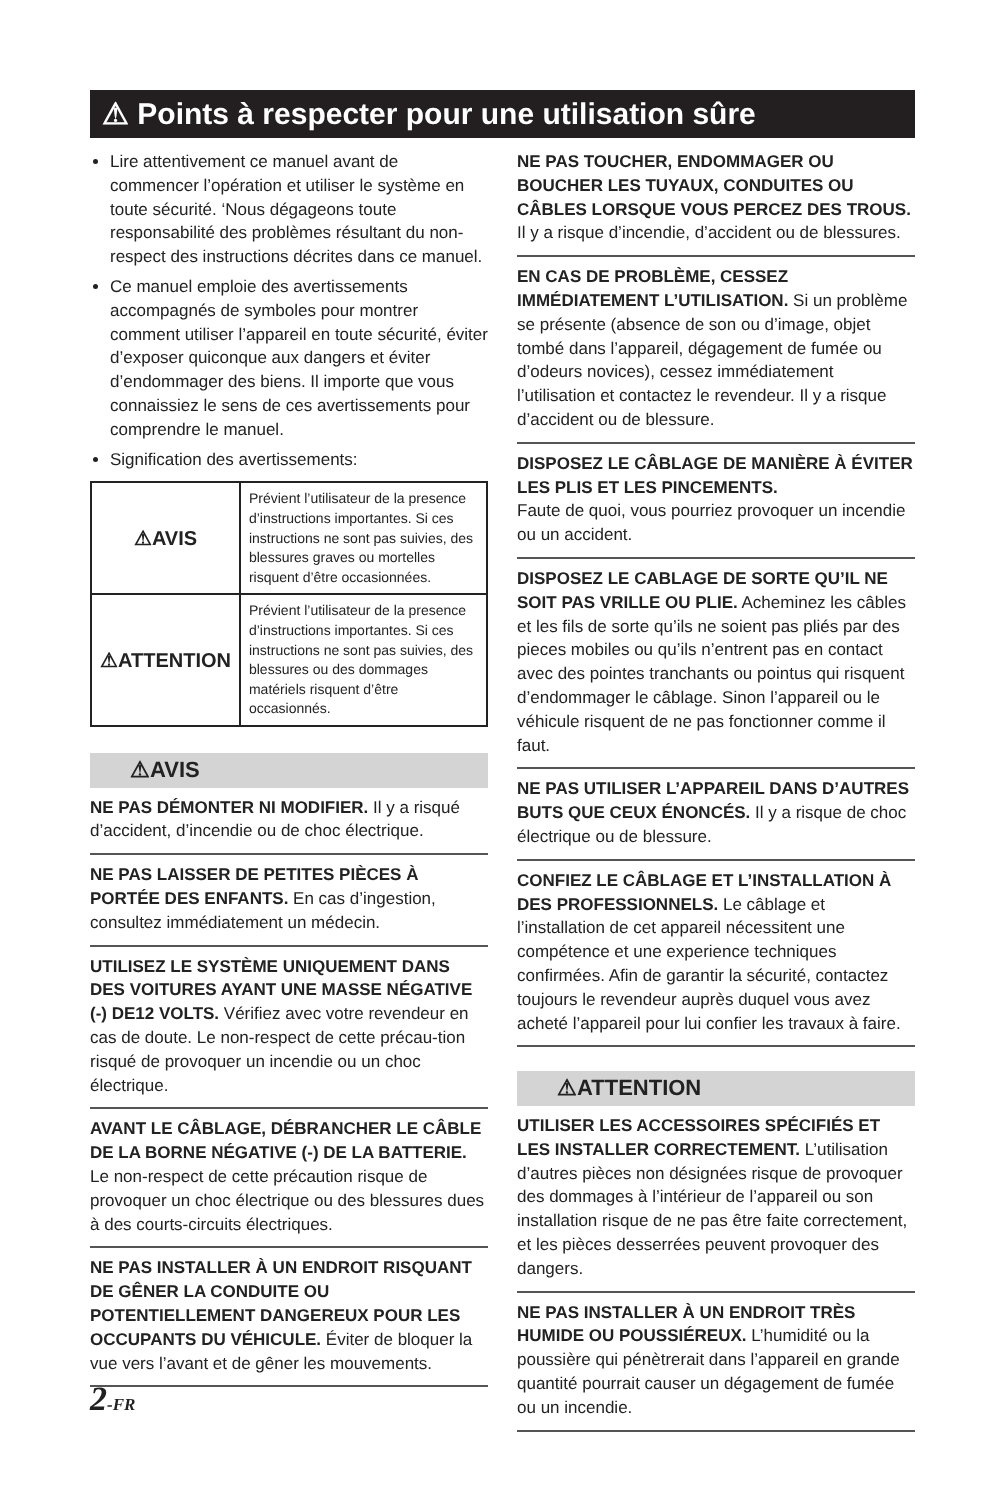⚠ Points à respecter pour une utilisation sûre
Lire attentivement ce manuel avant de commencer l’opération et utiliser le système en toute sécurité. ‘Nous dégageons toute responsabilité des problèmes résultant du non-respect des instructions décrites dans ce manuel.
Ce manuel emploie des avertissements accompagnés de symboles pour montrer comment utiliser l’appareil en toute sécurité, éviter d’exposer quiconque aux dangers et éviter d’endommager des biens. Il importe que vous connaissiez le sens de ces avertissements pour comprendre le manuel.
Signification des avertissements:
| ⚠AVIS | Prévient l’utilisateur de la presence d’instructions importantes. Si ces instructions ne sont pas suivies, des blessures graves ou mortelles risquent d’être occasionnées. |
| ⚠ATTENTION | Prévient l’utilisateur de la presence d’instructions importantes. Si ces instructions ne sont pas suivies, des blessures ou des dommages matériels risquent d’être occasionnés. |
⚠AVIS
NE PAS DÉMONTER NI MODIFIER. Il y a risqué d’accident, d’incendie ou de choc électrique.
NE PAS LAISSER DE PETITES PIÈCES À PORTÉE DES ENFANTS. En cas d’ingestion, consultez immédiatement un médecin.
UTILISEZ LE SYSTÈME UNIQUEMENT DANS DES VOITURES AYANT UNE MASSE NÉGATIVE (-) DE12 VOLTS. Vérifiez avec votre revendeur en cas de doute. Le non-respect de cette précau-tion risqué de provoquer un incendie ou un choc électrique.
AVANT LE CÂBLAGE, DÉBRANCHER LE CÂBLE DE LA BORNE NÉGATIVE (-) DE LA BATTERIE. Le non-respect de cette précaution risque de provoquer un choc électrique ou des blessures dues à des courts-circuits électriques.
NE PAS INSTALLER À UN ENDROIT RISQUANT DE GÊNER LA CONDUITE OU POTENTIELLEMENT DANGEREUX POUR LES OCCUPANTS DU VÉHICULE. Éviter de bloquer la vue vers l’avant et de gêner les mouvements.
NE PAS TOUCHER, ENDOMMAGER OU BOUCHER LES TUYAUX, CONDUITES OU CÂBLES LORSQUE VOUS PERCEZ DES TROUS. Il y a risque d’incendie, d’accident ou de blessures.
EN CAS DE PROBLÈME, CESSEZ IMMÉDIATEMENT L’UTILISATION. Si un problème se présente (absence de son ou d’image, objet tombé dans l’appareil, dégagement de fumée ou d’odeurs novices), cessez immédiatement l’utilisation et contactez le revendeur. Il y a risque d’accident ou de blessure.
DISPOSEZ LE CÂBLAGE DE MANIÈRE À ÉVITER LES PLIS ET LES PINCEMENTS.
Faute de quoi, vous pourriez provoquer un incendie ou un accident.
DISPOSEZ LE CABLAGE DE SORTE QU’IL NE SOIT PAS VRILLE OU PLIE. Acheminez les câbles et les fils de sorte qu’ils ne soient pas pliés par des pieces mobiles ou qu’ils n’entrent pas en contact avec des pointes tranchants ou pointus qui risquent d’endommager le câblage. Sinon l’appareil ou le véhicule risquent de ne pas fonctionner comme il faut.
NE PAS UTILISER L’APPAREIL DANS D’AUTRES BUTS QUE CEUX ÉNONCÉS. Il y a risque de choc électrique ou de blessure.
CONFIEZ LE CÂBLAGE ET L’INSTALLATION À DES PROFESSIONNELS. Le câblage et l’installation de cet appareil nécessitent une compétence et une experience techniques confirmées. Afin de garantir la sécurité, contactez toujours le revendeur auprès duquel vous avez acheté l’appareil pour lui confier les travaux à faire.
⚠ATTENTION
UTILISER LES ACCESSOIRES SPÉCIFIÉS ET LES INSTALLER CORRECTEMENT. L’utilisation d’autres pièces non désignées risque de provoquer des dommages à l’intérieur de l’appareil ou son installation risque de ne pas être faite correctement, et les pièces desserrées peuvent provoquer des dangers.
NE PAS INSTALLER À UN ENDROIT TRÈS HUMIDE OU POUSSIÉREUX. L’humidité ou la poussière qui pénètrerait dans l’appareil en grande quantité pourrait causer un dégagement de fumée ou un incendie.
2-FR